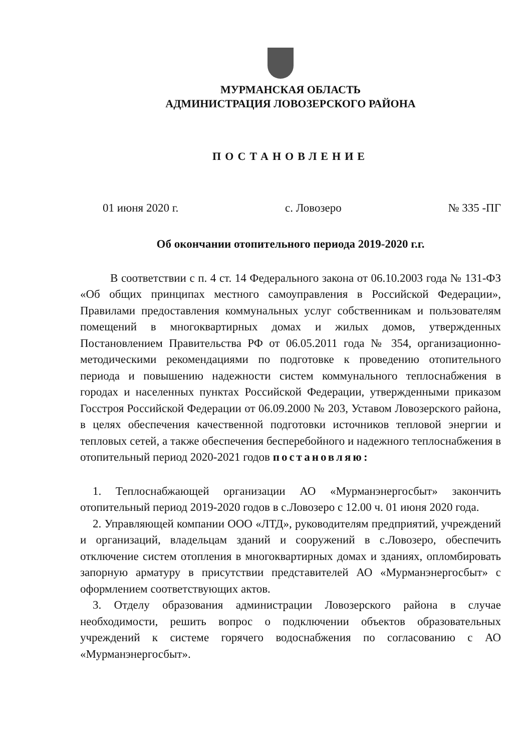МУРМАНСКАЯ ОБЛАСТЬ
АДМИНИСТРАЦИЯ ЛОВОЗЕРСКОГО РАЙОНА
ПОСТАНОВЛЕНИЕ
01 июня 2020 г. с. Ловозеро № 335 -ПГ
Об окончании отопительного периода 2019-2020 г.г.
В соответствии с п. 4 ст. 14 Федерального закона от 06.10.2003 года № 131-ФЗ «Об общих принципах местного самоуправления в Российской Федерации», Правилами предоставления коммунальных услуг собственникам и пользователям помещений в многоквартирных домах и жилых домов, утвержденных Постановлением Правительства РФ от 06.05.2011 года № 354, организационно-методическими рекомендациями по подготовке к проведению отопительного периода и повышению надежности систем коммунального теплоснабжения в городах и населенных пунктах Российской Федерации, утвержденными приказом Госстроя Российской Федерации от 06.09.2000 № 203, Уставом Ловозерского района, в целях обеспечения качественной подготовки источников тепловой энергии и тепловых сетей, а также обеспечения бесперебойного и надежного теплоснабжения в отопительный период 2020-2021 годов постановляю:
1. Теплоснабжающей организации АО «Мурманэнергосбыт» закончить отопительный период 2019-2020 годов в с.Ловозеро с 12.00 ч. 01 июня 2020 года.
2. Управляющей компании ООО «ЛТД», руководителям предприятий, учреждений и организаций, владельцам зданий и сооружений в с.Ловозеро, обеспечить отключение систем отопления в многоквартирных домах и зданиях, опломбировать запорную арматуру в присутствии представителей АО «Мурманэнергосбыт» с оформлением соответствующих актов.
3. Отделу образования администрации Ловозерского района в случае необходимости, решить вопрос о подключении объектов образовательных учреждений к системе горячего водоснабжения по согласованию с АО «Мурманэнергосбыт».